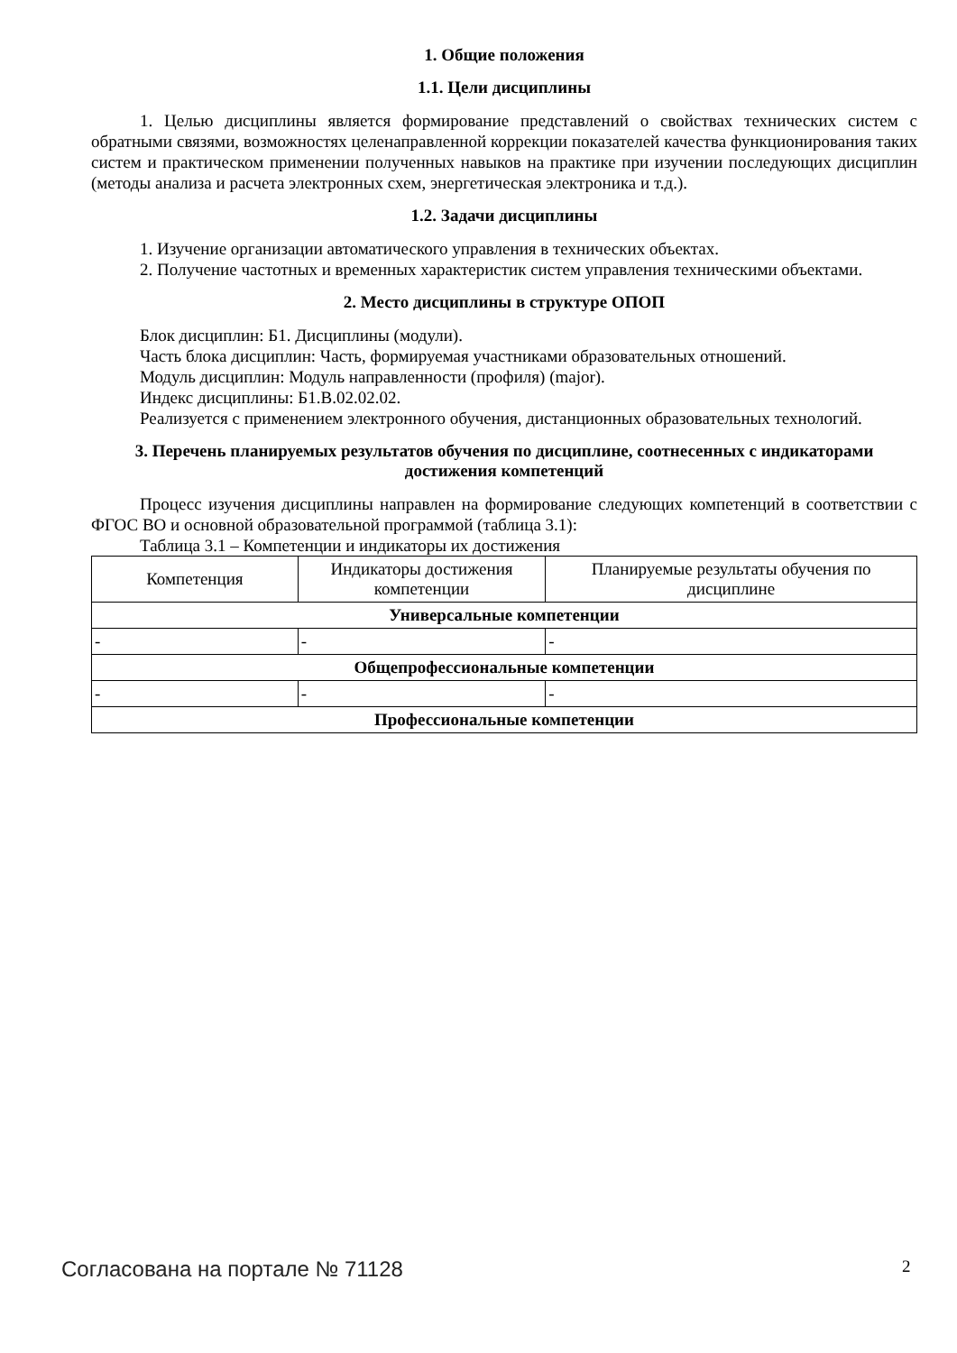1. Общие положения
1.1. Цели дисциплины
1. Целью дисциплины является формирование представлений о свойствах технических систем с обратными связями, возможностях целенаправленной коррекции показателей качества функционирования таких систем и практическом применении полученных навыков на практике при изучении последующих дисциплин (методы анализа и расчета электронных схем, энергетическая электроника и т.д.).
1.2. Задачи дисциплины
1. Изучение организации автоматического управления в технических объектах.
2. Получение частотных и временных характеристик систем управления техническими объектами.
2. Место дисциплины в структуре ОПОП
Блок дисциплин: Б1. Дисциплины (модули).
Часть блока дисциплин: Часть, формируемая участниками образовательных отношений.
Модуль дисциплин: Модуль направленности (профиля) (major).
Индекс дисциплины: Б1.В.02.02.02.
Реализуется с применением электронного обучения, дистанционных образовательных технологий.
3. Перечень планируемых результатов обучения по дисциплине, соотнесенных с индикаторами достижения компетенций
Процесс изучения дисциплины направлен на формирование следующих компетенций в соответствии с ФГОС ВО и основной образовательной программой (таблица 3.1):
Таблица 3.1 – Компетенции и индикаторы их достижения
| Компетенция | Индикаторы достижения компетенции | Планируемые результаты обучения по дисциплине |
| --- | --- | --- |
| Универсальные компетенции | | |
| - | - | - |
| Общепрофессиональные компетенции | | |
| - | - | - |
| Профессиональные компетенции | | |
Согласована на портале № 71128 2